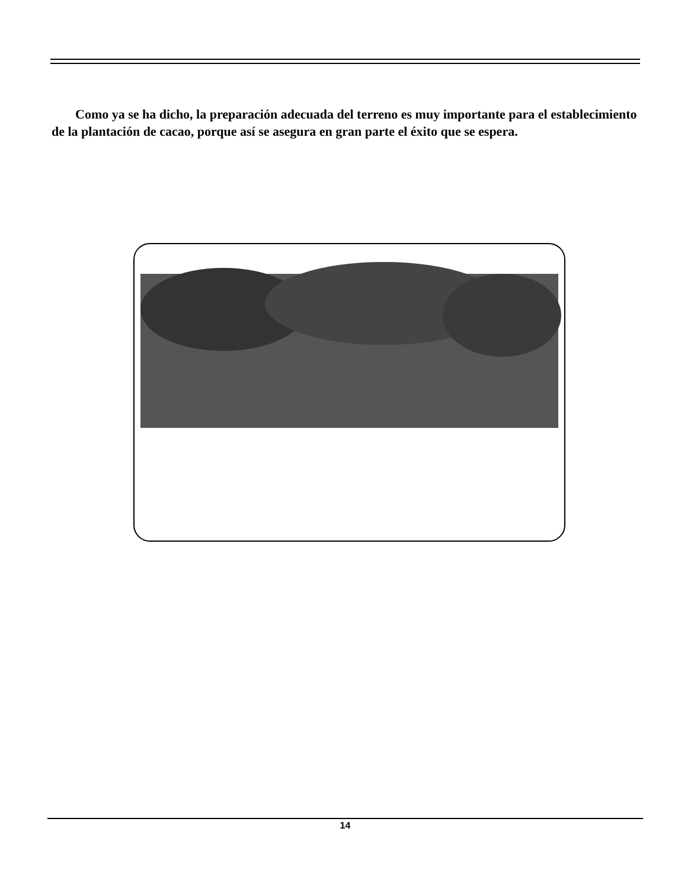Como ya se ha dicho, la preparación adecuada del terreno es muy importante para el establecimiento de la plantación de cacao, porque así se asegura en gran parte el éxito que se espera.
14